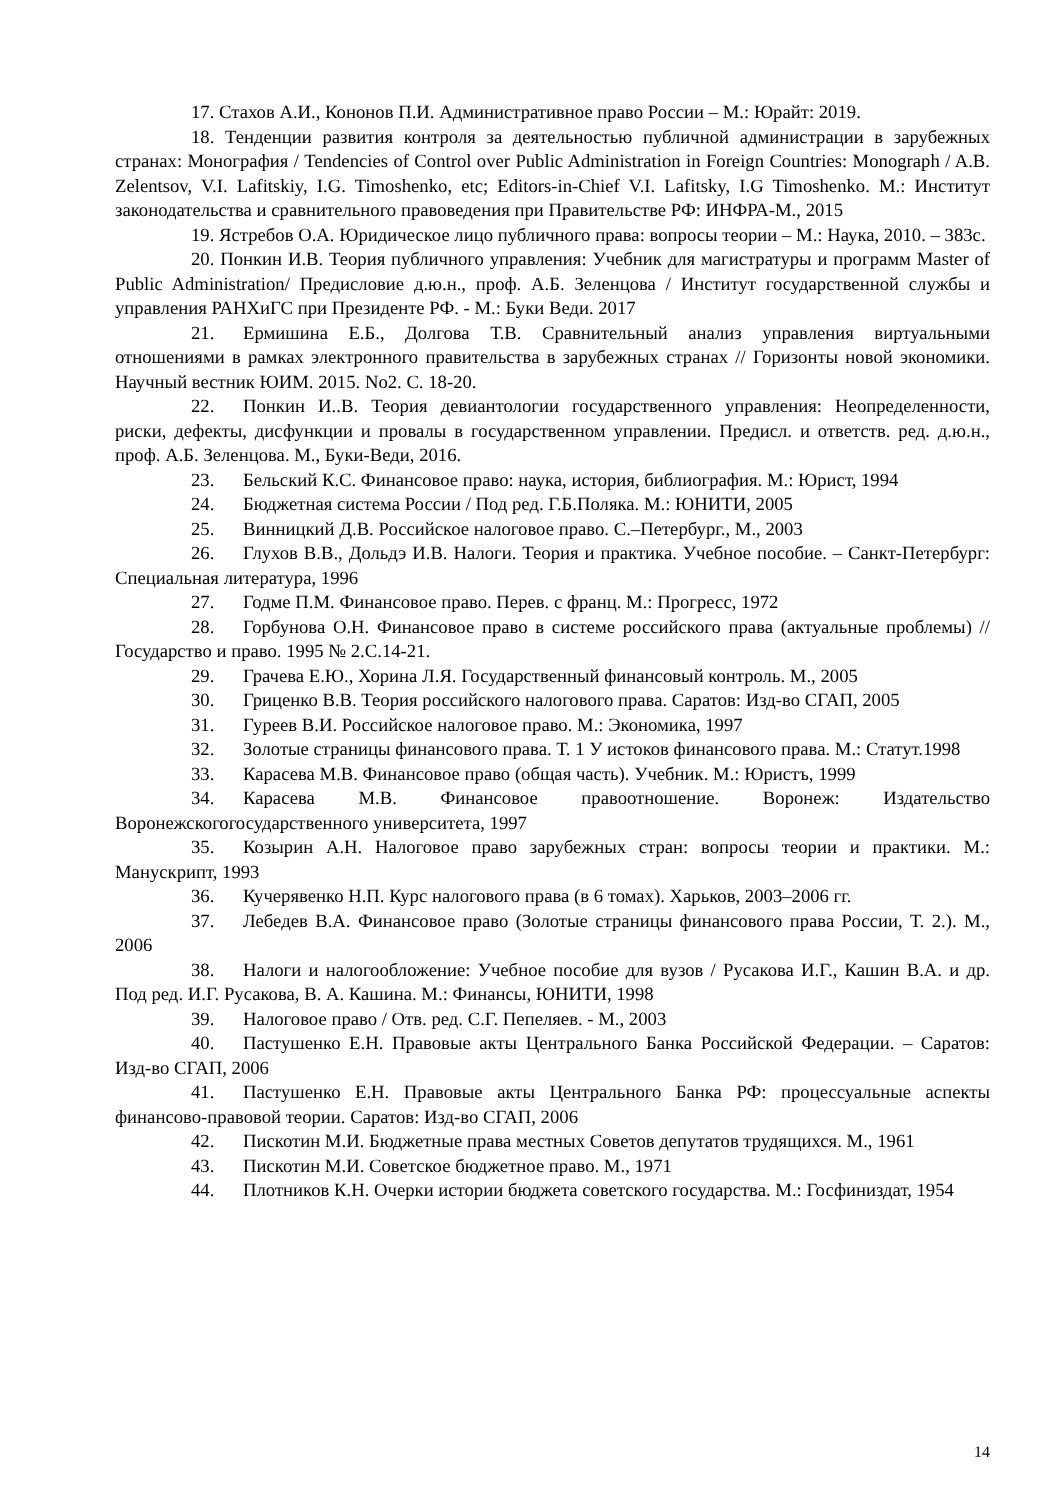17. Стахов А.И., Кононов П.И. Административное право России – М.: Юрайт: 2019.
18. Тенденции развития контроля за деятельностью публичной администрации в зарубежных странах: Монография / Tendencies of Control over Public Administration in Foreign Countries: Monograph / A.B. Zelentsov, V.I. Lafitskiy, I.G. Timoshenko, etc; Editors-in-Chief V.I. Lafitsky, I.G Timoshenko. М.: Институт законодательства и сравнительного правоведения при Правительстве РФ: ИНФРА-М., 2015
19. Ястребов О.А. Юридическое лицо публичного права: вопросы теории – М.: Наука, 2010. – 383с.
20. Понкин И.В. Теория публичного управления: Учебник для магистратуры и программ Master of Public Administration/ Предисловие д.ю.н., проф. А.Б. Зеленцова / Институт государственной службы и управления РАНХиГС при Президенте РФ. - М.: Буки Веди. 2017
21. Ермишина Е.Б., Долгова Т.В. Сравнительный анализ управления виртуальными отношениями в рамках электронного правительства в зарубежных странах // Горизонты новой экономики. Научный вестник ЮИМ. 2015. No2. С. 18-20.
22. Понкин И..В. Теория девиантологии государственного управления: Неопределенности, риски, дефекты, дисфункции и провалы в государственном управлении. Предисл. и ответств. ред. д.ю.н., проф. А.Б. Зеленцова. М., Буки-Веди, 2016.
23. Бельский К.С. Финансовое право: наука, история, библиография. М.: Юрист, 1994
24. Бюджетная система России / Под ред. Г.Б.Поляка. М.: ЮНИТИ, 2005
25. Винницкий Д.В. Российское налоговое право. С.–Петербург., М., 2003
26. Глухов В.В., Дольдэ И.В. Налоги. Теория и практика. Учебное пособие. – Санкт-Петербург: Специальная литература, 1996
27. Годме П.М. Финансовое право. Перев. с франц. М.: Прогресс, 1972
28. Горбунова О.Н. Финансовое право в системе российского права (актуальные проблемы) //Государство и право. 1995 № 2.С.14-21.
29. Грачева Е.Ю., Хорина Л.Я. Государственный финансовый контроль. М., 2005
30. Гриценко В.В. Теория российского налогового права. Саратов: Изд-во СГАП, 2005
31. Гуреев В.И. Российское налоговое право. М.: Экономика, 1997
32. Золотые страницы финансового права. Т. 1 У истоков финансового права. М.: Статут.1998
33. Карасева М.В. Финансовое право (общая часть). Учебник. М.: Юристъ, 1999
34. Карасева М.В. Финансовое правоотношение. Воронеж: Издательство Воронежскогогосударственного университета, 1997
35. Козырин А.Н. Налоговое право зарубежных стран: вопросы теории и практики. М.: Манускрипт, 1993
36. Кучерявенко Н.П. Курс налогового права (в 6 томах). Харьков, 2003–2006 гг.
37. Лебедев В.А. Финансовое право (Золотые страницы финансового права России, Т. 2.). М., 2006
38. Налоги и налогообложение: Учебное пособие для вузов / Русакова И.Г., Кашин В.А. и др. Под ред. И.Г. Русакова, В. А. Кашина. М.: Финансы, ЮНИТИ, 1998
39. Налоговое право / Отв. ред. С.Г. Пепеляев. - М., 2003
40. Пастушенко Е.Н. Правовые акты Центрального Банка Российской Федерации. – Саратов: Изд-во СГАП, 2006
41. Пастушенко Е.Н. Правовые акты Центрального Банка РФ: процессуальные аспекты финансово-правовой теории. Саратов: Изд-во СГАП, 2006
42. Пискотин М.И. Бюджетные права местных Советов депутатов трудящихся. М., 1961
43. Пискотин М.И. Советское бюджетное право. М., 1971
44. Плотников К.Н. Очерки истории бюджета советского государства. М.: Госфиниздат, 1954
14